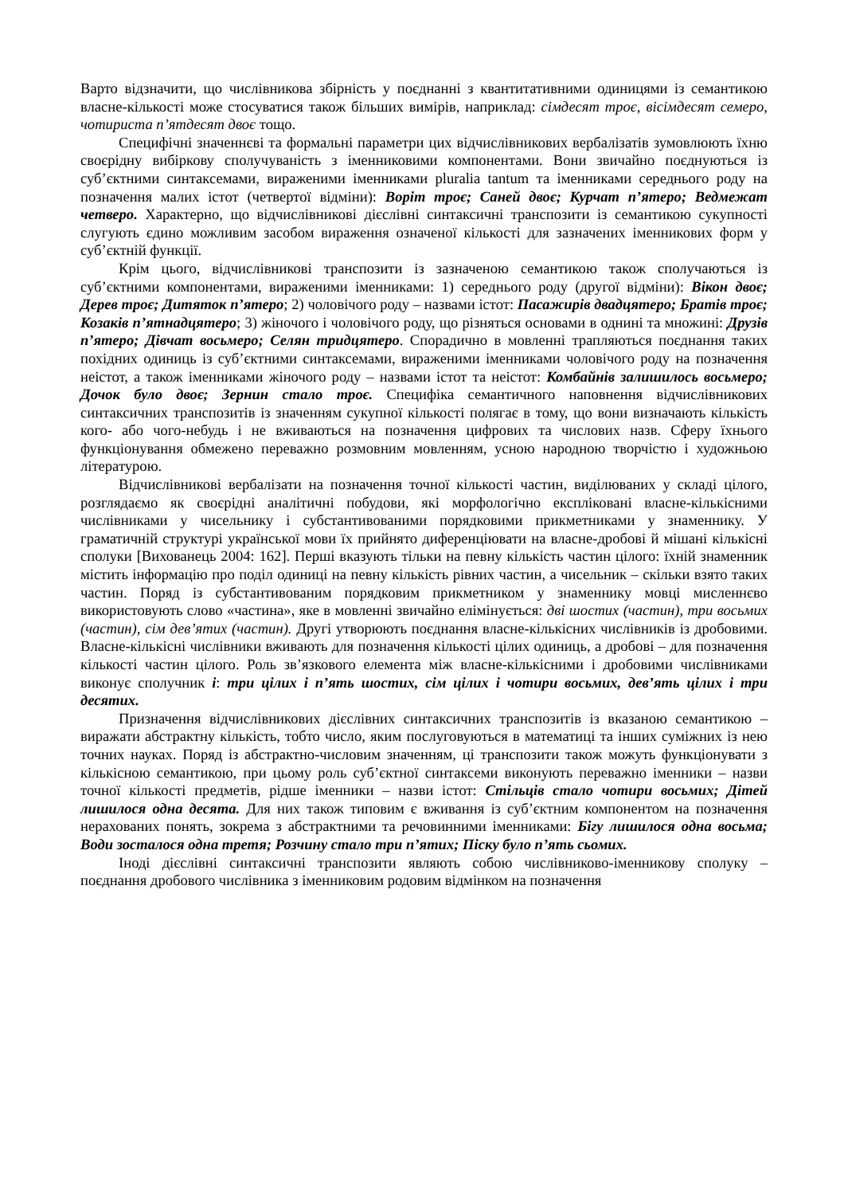Варто відзначити, що числівникова збірність у поєднанні з квантитативними одиницями із семантикою власне-кількості може стосуватися також більших вимірів, наприклад: сімдесят троє, вісімдесят семеро, чотириста п’ятдесят двоє тощо.
Специфічні значеннєві та формальні параметри цих відчислівникових вербалізатів зумовлюють їхню своєрідну вибіркову сполучуваність з іменниковими компонентами. Вони звичайно поєднуються із суб’єктними синтаксемами, вираженими іменниками pluralia tantum та іменниками середнього роду на позначення малих істот (четвертої відміни): Воріт троє; Саней двоє; Курчат п’ятеро; Ведмежат четверо. Характерно, що відчислівникові дієслівні синтаксичні транспозити із семантикою сукупності слугують єдино можливим засобом вираження означеної кількості для зазначених іменникових форм у суб’єктній функції.
Крім цього, відчислівникові транспозити із зазначеною семантикою також сполучаються із суб’єктними компонентами, вираженими іменниками: 1) середнього роду (другої відміни): Вікон двоє; Дерев троє; Дитяток п’ятеро; 2) чоловічого роду – назвами істот: Пасажирів двадцятеро; Братів троє; Козаків п’ятнадцятеро; 3) жіночого і чоловічого роду, що різняться основами в однині та множині: Друзів п’ятеро; Дівчат восьмеро; Селян тридцятеро. Спорадично в мовленні трапляються поєднання таких похідних одиниць із суб’єктними синтаксемами, вираженими іменниками чоловічого роду на позначення неістот, а також іменниками жіночого роду – назвами істот та неістот: Комбайнів залишилось восьмеро; Дочок було двоє; Зернин стало троє. Специфіка семантичного наповнення відчислівникових синтаксичних транспозитів із значенням сукупної кількості полягає в тому, що вони визначають кількість кого- або чого-небудь і не вживаються на позначення цифрових та числових назв. Сферу їхнього функціонування обмежено переважно розмовним мовленням, усною народною творчістю і художньою літературою.
Відчислівникові вербалізати на позначення точної кількості частин, виділюваних у складі цілого, розглядаємо як своєрідні аналітичні побудови, які морфологічно експліковані власне-кількісними числівниками у чисельнику і субстантивованими порядковими прикметниками у знаменнику. У граматичній структурі української мови їх прийнято диференціювати на власне-дробові й мішані кількісні сполуки [Вихованець 2004: 162]. Перші вказують тільки на певну кількість частин цілого: їхній знаменник містить інформацію про поділ одиниці на певну кількість рівних частин, а чисельник – скільки взято таких частин. Поряд із субстантивованим порядковим прикметником у знаменнику мовці мисленнєво використовують слово «частина», яке в мовленні звичайно елімінується: дві шостих (частин), три восьмих (частин), сім дев’ятих (частин). Другі утворюють поєднання власне-кількісних числівників із дробовими. Власне-кількісні числівники вживають для позначення кількості цілих одиниць, а дробові – для позначення кількості частин цілого. Роль зв’язкового елемента між власне-кількісними і дробовими числівниками виконує сполучник і: три цілих і п’ять шостих, сім цілих і чотири восьмих, дев’ять цілих і три десятих.
Призначення відчислівникових дієслівних синтаксичних транспозитів із вказаною семантикою – виражати абстрактну кількість, тобто число, яким послуговуються в математиці та інших суміжних із нею точних науках. Поряд із абстрактно-числовим значенням, ці транспозити також можуть функціонувати з кількісною семантикою, при цьому роль суб’єктної синтаксеми виконують переважно іменники – назви точної кількості предметів, рідше іменники – назви істот: Стільців стало чотири восьмих; Дітей лишилося одна десята. Для них також типовим є вживання із суб’єктним компонентом на позначення нерахованих понять, зокрема з абстрактними та речовинними іменниками: Бігу лишилося одна восьма; Води зосталося одна третя; Розчину стало три п’ятих; Піску було п’ять сьомих.
Іноді дієслівні синтаксичні транспозити являють собою числівниково-іменникову сполуку – поєднання дробового числівника з іменниковим родовим відмінком на позначення